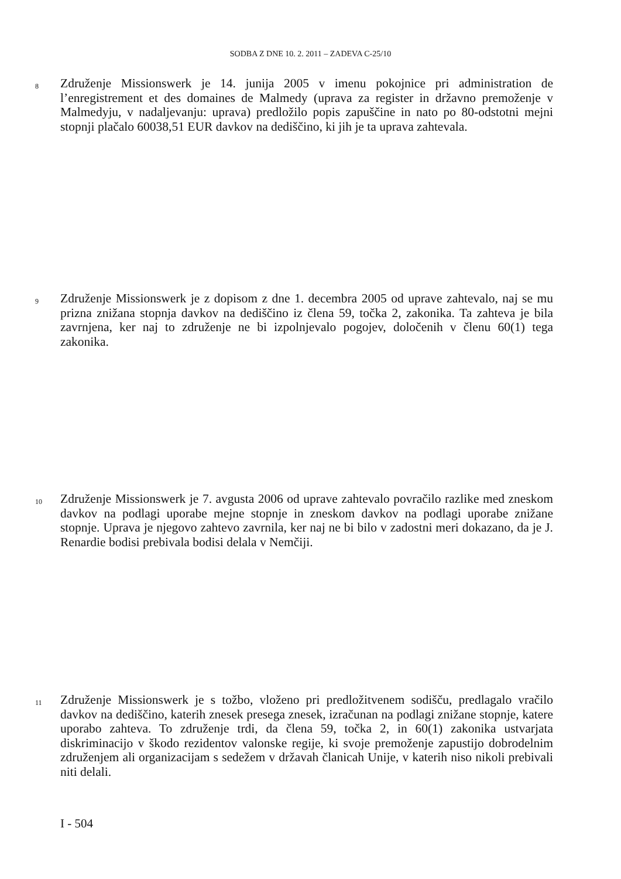SODBA Z DNE 10. 2. 2011 – ZADEVA C-25/10
8 Združenje Missionswerk je 14. junija 2005 v imenu pokojnice pri administration de l’enregistrement et des domaines de Malmedy (uprava za register in državno premoženje v Malmedyju, v nadaljevanju: uprava) predložilo popis zapuščine in nato po 80-odstotni mejni stopnji plačalo 60038,51 EUR davkov na dediščino, ki jih je ta uprava zahtevala.
9 Združenje Missionswerk je z dopisom z dne 1. decembra 2005 od uprave zahtevalo, naj se mu prizna znižana stopnja davkov na dediščino iz člena 59, točka 2, zakonika. Ta zahteva je bila zavrnjena, ker naj to združenje ne bi izpolnjevalo pogojev, določenih v členu 60(1) tega zakonika.
10 Združenje Missionswerk je 7. avgusta 2006 od uprave zahtevalo povračilo razlike med zneskom davkov na podlagi uporabe mejne stopnje in zneskom davkov na podlagi uporabe znižane stopnje. Uprava je njegovo zahtevo zavrnila, ker naj ne bi bilo v zadostni meri dokazano, da je J. Renardie bodisi prebivala bodisi delala v Nemčiji.
11 Združenje Missionswerk je s tožbo, vloženo pri predložitvenem sodišču, predlagalo vračilo davkov na dediščino, katerih znesek presega znesek, izračunan na podlagi znižane stopnje, katere uporabo zahteva. To združenje trdi, da člena 59, točka 2, in 60(1) zakonika ustvarjata diskriminacijo v škodo rezidentov valonske regije, ki svoje premoženje zapustijo dobrodelnim združenjem ali organizacijam s sedežem v državah članicah Unije, v katerih niso nikoli prebivali niti delali.
I - 504